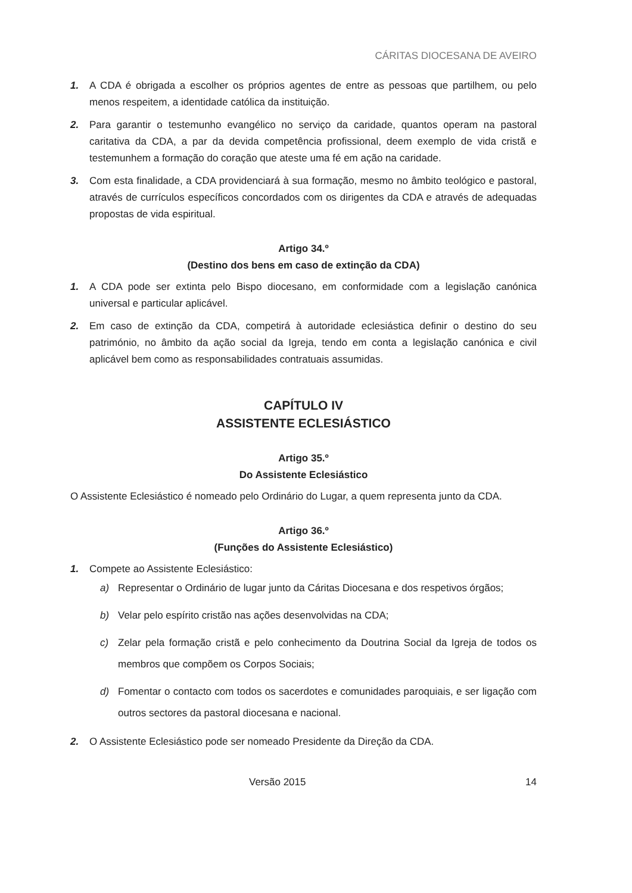CÁRITAS DIOCESANA DE AVEIRO
1. A CDA é obrigada a escolher os próprios agentes de entre as pessoas que partilhem, ou pelo menos respeitem, a identidade católica da instituição.
2. Para garantir o testemunho evangélico no serviço da caridade, quantos operam na pastoral caritativa da CDA, a par da devida competência profissional, deem exemplo de vida cristã e testemunhem a formação do coração que ateste uma fé em ação na caridade.
3. Com esta finalidade, a CDA providenciará à sua formação, mesmo no âmbito teológico e pastoral, através de currículos específicos concordados com os dirigentes da CDA e através de adequadas propostas de vida espiritual.
Artigo 34.º
(Destino dos bens em caso de extinção da CDA)
1. A CDA pode ser extinta pelo Bispo diocesano, em conformidade com a legislação canónica universal e particular aplicável.
2. Em caso de extinção da CDA, competirá à autoridade eclesiástica definir o destino do seu património, no âmbito da ação social da Igreja, tendo em conta a legislação canónica e civil aplicável bem como as responsabilidades contratuais assumidas.
CAPÍTULO IV
ASSISTENTE ECLESIÁSTICO
Artigo 35.º
Do Assistente Eclesiástico
O Assistente Eclesiástico é nomeado pelo Ordinário do Lugar, a quem representa junto da CDA.
Artigo 36.º
(Funções do Assistente Eclesiástico)
1. Compete ao Assistente Eclesiástico:
a) Representar o Ordinário de lugar junto da Cáritas Diocesana e dos respetivos órgãos;
b) Velar pelo espírito cristão nas ações desenvolvidas na CDA;
c) Zelar pela formação cristã e pelo conhecimento da Doutrina Social da Igreja de todos os membros que compõem os Corpos Sociais;
d) Fomentar o contacto com todos os sacerdotes e comunidades paroquiais, e ser ligação com outros sectores da pastoral diocesana e nacional.
2. O Assistente Eclesiástico pode ser nomeado Presidente da Direção da CDA.
Versão 2015 14